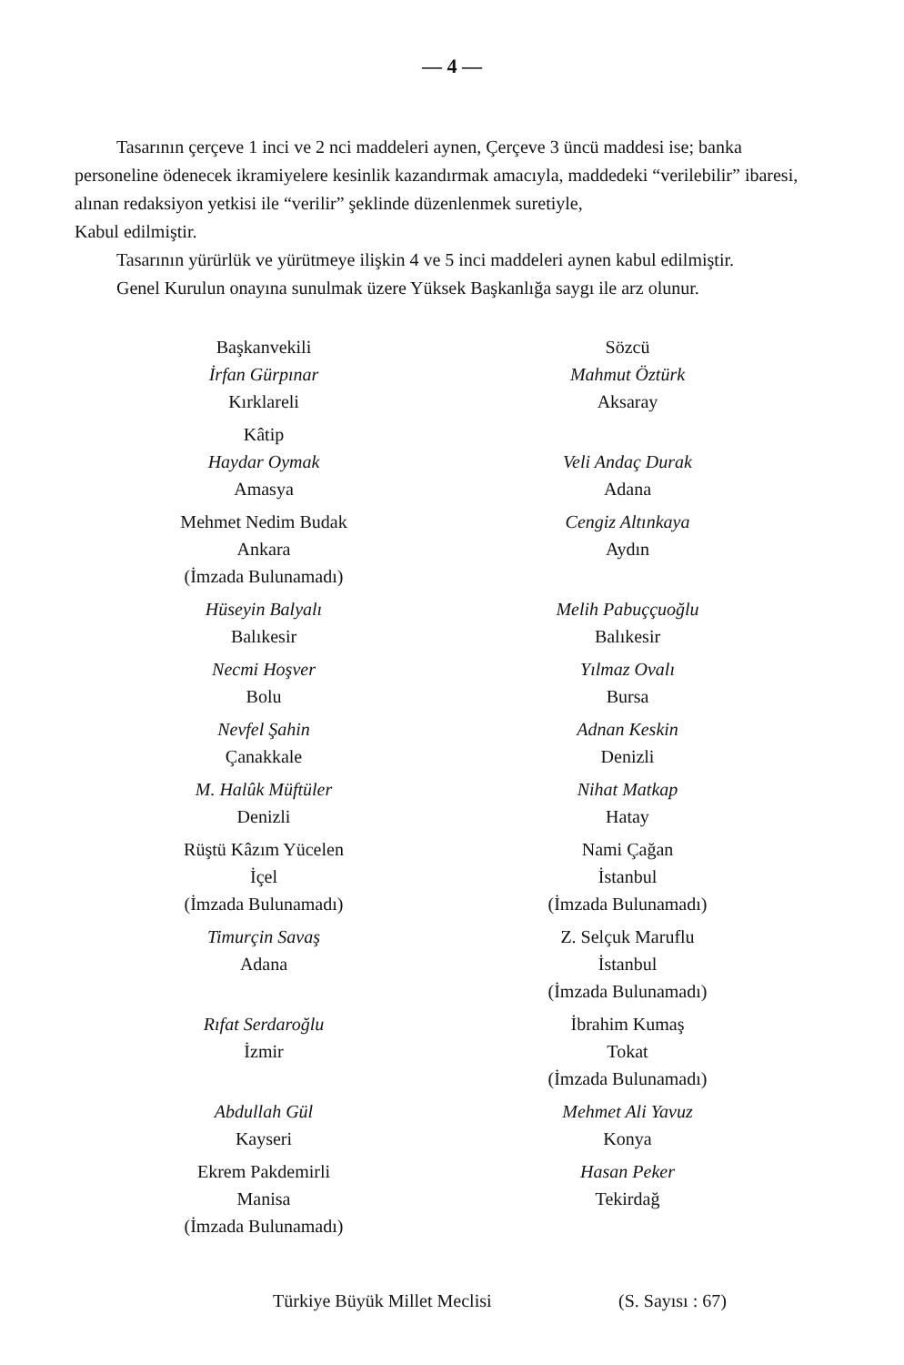— 4 —
Tasarının çerçeve 1 inci ve 2 nci maddeleri aynen, Çerçeve 3 üncü maddesi ise; banka personeline ödenecek ikramiyelere kesinlik kazandırmak amacıyla, maddedeki “verilebilir” ibaresi, alınan redaksiyon yetkisi ile “verilir” şeklinde düzenlenmek suretiyle,
Kabul edilmiştir.
Tasarının yürürlük ve yürütmeye ilişkin 4 ve 5 inci maddeleri aynen kabul edilmiştir.
Genel Kurulun onayına sunulmak üzere Yüksek Başkanlığa saygı ile arz olunur.
Başkanvekili
İrfan Gürpınar
Kırklareli
Kâtip
Haydar Oymak
Amasya
Mehmet Nedim Budak
Ankara
(İmzada Bulunamadı)
Hüseyin Balyalı
Balıkesir
Necmi Hoşver
Bolu
Nevfel Şahin
Çanakkale
M. Halûk Müftüler
Denizli
Rüştü Kâzım Yücelen
İçel
(İmzada Bulunamadı)
Timurçin Savaş
Adana
Rıfat Serdaroğlu
İzmir
Abdullah Gül
Kayseri
Ekrem Pakdemirli
Manisa
(İmzada Bulunamadı)
Sözcü
Mahmut Öztürk
Aksaray
Veli Andaç Durak
Adana
Cengiz Altınkaya
Aydın
Melih Pabuççuoğlu
Balıkesir
Yılmaz Ovalı
Bursa
Adnan Keskin
Denizli
Nihat Matkap
Hatay
Nami Çağan
İstanbul
(İmzada Bulunamadı)
Z. Selçuk Maruflu
İstanbul
(İmzada Bulunamadı)
İbrahim Kumaş
Tokat
(İmzada Bulunamadı)
Mehmet Ali Yavuz
Konya
Hasan Peker
Tekirdağ
Türkiye Büyük Millet Meclisi (S. Sayısı : 67)